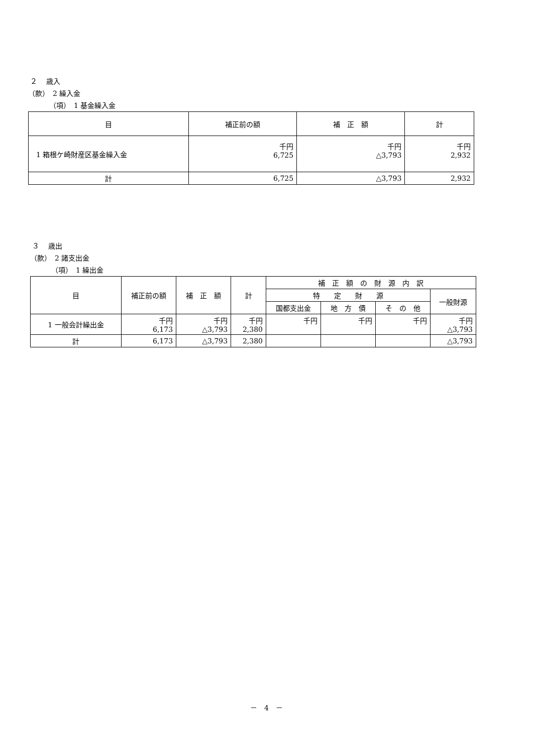２　 歳入
（款）　2 繰入金
（項）　1 基金繰入金
| 目 | 補正前の額 | 補 正 額 | 計 |
| --- | --- | --- | --- |
| 1 箱根ケ崎財産区基金繰入金 | 千円 6,725 | 千円 △3,793 | 千円 2,932 |
| 計 | 6,725 | △3,793 | 2,932 |
３　 歳出
（款）　2 諸支出金
（項）　1 繰出金
| 目 | 補正前の額 | 補 正 額 | 計 | 補 正 額 の 財 源 内 訳 | | | |
| --- | --- | --- | --- | --- | --- | --- | --- |
| | | | | 特 定 財 源 | | | 一般財源 |
| | | | | 国都支出金 | 地 方 債 | そ の 他 | |
| 1 一般会計繰出金 | 千円 6,173 | 千円 △3,793 | 千円 2,380 | 千円 | 千円 | 千円 | 千円 △3,793 |
| 計 | 6,173 | △3,793 | 2,380 | | | | △3,793 |
－　4　－